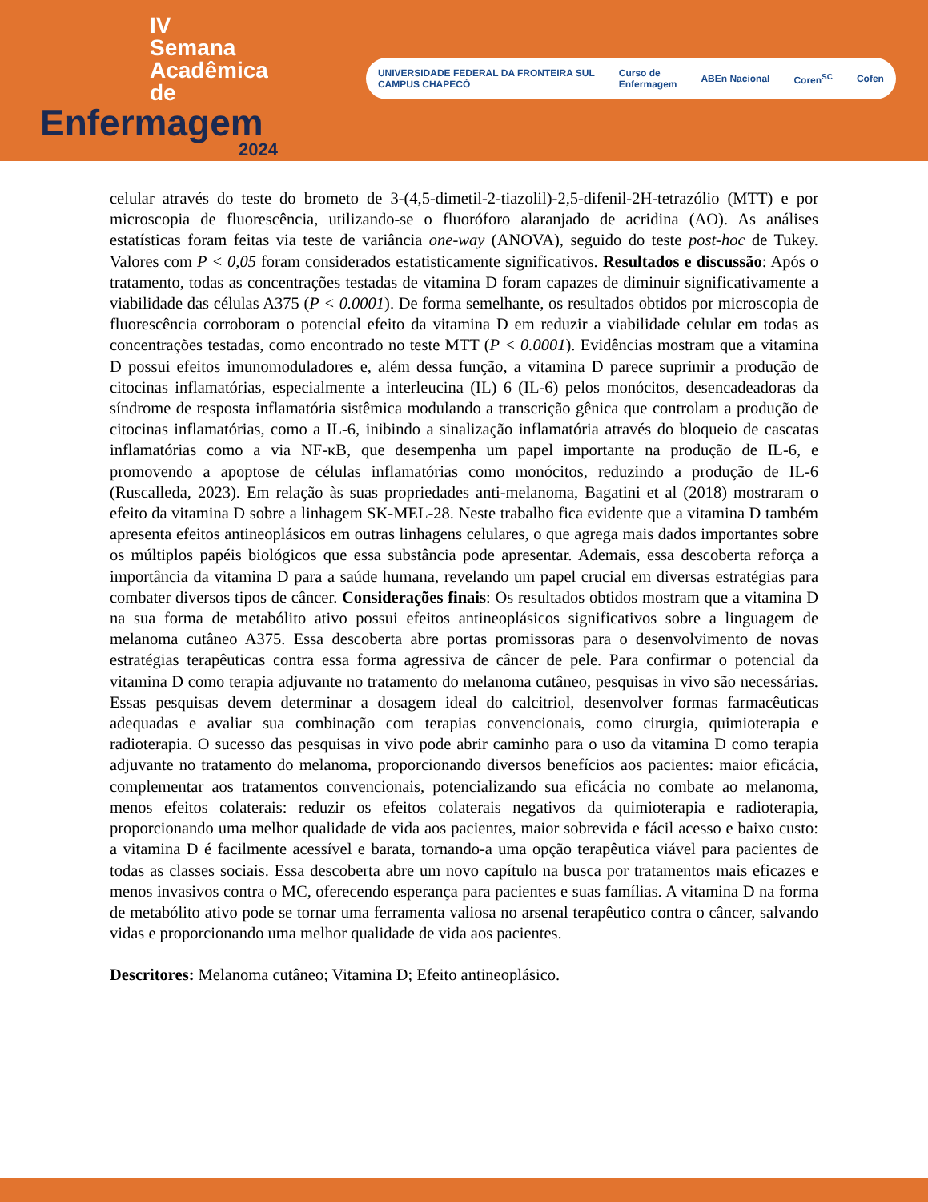IV
Semana
Acadêmica
de
Enfermagem
2024
UNIVERSIDADE FEDERAL DA FRONTEIRA SUL
CAMPUS CHAPECÓ Curso de
Enfermagem ABEn Nacional Coren<sup>SC</sup> Cofen
celular através do teste do brometo de 3-(4,5-dimetil-2-tiazolil)-2,5-difenil-2H-tetrazólio (MTT) e por microscopia de fluorescência, utilizando-se o fluoróforo alaranjado de acridina (AO). As análises estatísticas foram feitas via teste de variância one-way (ANOVA), seguido do teste post-hoc de Tukey. Valores com P < 0,05 foram considerados estatisticamente significativos. Resultados e discussão: Após o tratamento, todas as concentrações testadas de vitamina D foram capazes de diminuir significativamente a viabilidade das células A375 (P < 0.0001). De forma semelhante, os resultados obtidos por microscopia de fluorescência corroboram o potencial efeito da vitamina D em reduzir a viabilidade celular em todas as concentrações testadas, como encontrado no teste MTT (P < 0.0001). Evidências mostram que a vitamina D possui efeitos imunomoduladores e, além dessa função, a vitamina D parece suprimir a produção de citocinas inflamatórias, especialmente a interleucina (IL) 6 (IL-6) pelos monócitos, desencadeadoras da síndrome de resposta inflamatória sistêmica modulando a transcrição gênica que controlam a produção de citocinas inflamatórias, como a IL-6, inibindo a sinalização inflamatória através do bloqueio de cascatas inflamatórias como a via NF-κB, que desempenha um papel importante na produção de IL-6, e promovendo a apoptose de células inflamatórias como monócitos, reduzindo a produção de IL-6 (Ruscalleda, 2023). Em relação às suas propriedades anti-melanoma, Bagatini et al (2018) mostraram o efeito da vitamina D sobre a linhagem SK-MEL-28. Neste trabalho fica evidente que a vitamina D também apresenta efeitos antineoplásicos em outras linhagens celulares, o que agrega mais dados importantes sobre os múltiplos papéis biológicos que essa substância pode apresentar. Ademais, essa descoberta reforça a importância da vitamina D para a saúde humana, revelando um papel crucial em diversas estratégias para combater diversos tipos de câncer. Considerações finais: Os resultados obtidos mostram que a vitamina D na sua forma de metabólito ativo possui efeitos antineoplásicos significativos sobre a linguagem de melanoma cutâneo A375. Essa descoberta abre portas promissoras para o desenvolvimento de novas estratégias terapêuticas contra essa forma agressiva de câncer de pele. Para confirmar o potencial da vitamina D como terapia adjuvante no tratamento do melanoma cutâneo, pesquisas in vivo são necessárias. Essas pesquisas devem determinar a dosagem ideal do calcitriol, desenvolver formas farmacêuticas adequadas e avaliar sua combinação com terapias convencionais, como cirurgia, quimioterapia e radioterapia. O sucesso das pesquisas in vivo pode abrir caminho para o uso da vitamina D como terapia adjuvante no tratamento do melanoma, proporcionando diversos benefícios aos pacientes: maior eficácia, complementar aos tratamentos convencionais, potencializando sua eficácia no combate ao melanoma, menos efeitos colaterais: reduzir os efeitos colaterais negativos da quimioterapia e radioterapia, proporcionando uma melhor qualidade de vida aos pacientes, maior sobrevida e fácil acesso e baixo custo: a vitamina D é facilmente acessível e barata, tornando-a uma opção terapêutica viável para pacientes de todas as classes sociais. Essa descoberta abre um novo capítulo na busca por tratamentos mais eficazes e menos invasivos contra o MC, oferecendo esperança para pacientes e suas famílias. A vitamina D na forma de metabólito ativo pode se tornar uma ferramenta valiosa no arsenal terapêutico contra o câncer, salvando vidas e proporcionando uma melhor qualidade de vida aos pacientes.
Descritores: Melanoma cutâneo; Vitamina D; Efeito antineoplásico.